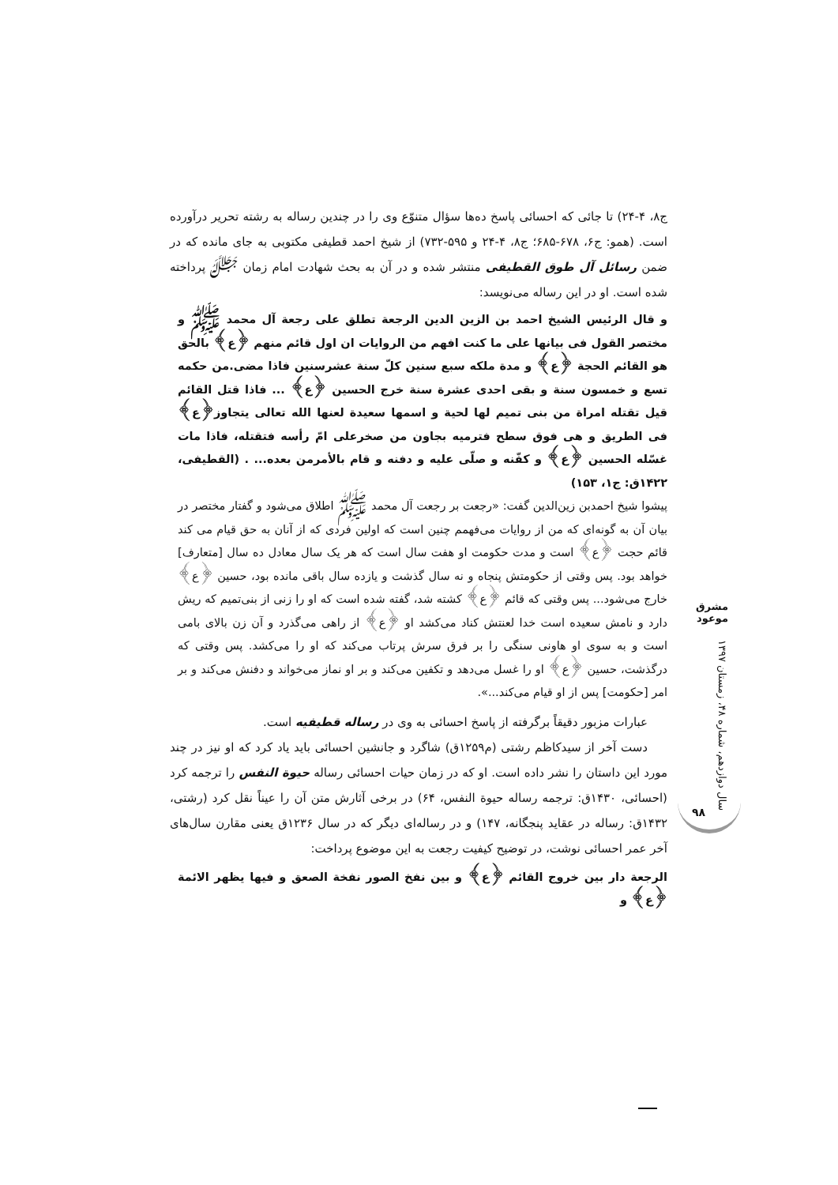ج۸، ۴-۲۴) تا جائی که احسائی پاسخ ده‌ها سؤال متنوّع وی را در چندین رساله به رشته تحریر درآورده است. (همو: ج۶، ۶۷۸-۶۸۵؛ ج۸، ۴-۲۴ و ۵۹۵-۷۳۲) از شیخ احمد قطیفی مکتوبی به جای مانده که در ضمن رسائل آل طوق القطیفی منتشر شده و در آن به بحث شهادت امام زمان ﷻ پرداخته شده است. او در این رساله می‌نویسد:
و قال الرئیس الشیخ احمد بن الزین الدین الرجعة تطلق علی رجعة آل محمد ﷺ و مختصر القول فی بیانها علی ما کنت افهم من الروایات ان اول قائم منهم ﴿ع﴾ بالحق هو القائم الحجة ﴿ع﴾ و مدة ملکه سبع سنین کلّ سنة عشرسنین فاذا مضی.من حکمه تسع و خمسون سنة و بقی احدی عشرة سنة خرج الحسین ﴿ع﴾ ... فاذا قتل القائم قیل تقتله امراة من بنی تمیم لها لحیة و اسمها سعیدة لعنها الله تعالی یتجاوز﴿ع﴾ فی الطریق و هی فوق سطح فترمیه بجاون من صخرعلی امّ رأسه فتقتله، فاذا مات غسّله الحسین ﴿ع﴾ و کفّنه و صلّی علیه و دفنه و قام بالأمرمن بعده... . (القطیفی، ۱۴۲۲ق: ج۱، ۱۵۳)
پیشوا شیخ احمدبن زین‌الدین گفت: «رجعت بر رجعت آل محمد ﷺ اطلاق می‌شود و گفتار مختصر در بیان آن به گونه‌ای که من از روایات می‌فهمم چنین است که اولین فردی که از آنان به حق قیام می کند قائم حجت ﴿ع﴾ است و مدت حکومت او هفت سال است که هر یک سال معادل ده سال [متعارف] خواهد بود. پس وقتی از حکومتش پنجاه و نه سال گذشت و یازده سال باقی مانده بود، حسین ﴿ع﴾ خارج می‌شود... پس وقتی که قائم ﴿ع﴾ کشته شد، گفته شده است که او را زنی از بنی‌تمیم که ریش دارد و نامش سعیده است خدا لعنتش کناد می‌کشد او ﴿ع﴾ از راهی می‌گذرد و آن زن بالای بامی است و به سوی او هاونی سنگی را بر فرق سرش پرتاب می‌کند که او را می‌کشد. پس وقتی که درگذشت، حسین ﴿ع﴾ او را غسل می‌دهد و تکفین می‌کند و بر او نماز می‌خواند و دفنش می‌کند و بر امر [حکومت] پس از او قیام می‌کند...».
عبارات مزبور دقیقاً برگرفته از پاسخ احسائی به وی در رساله قطیفیه است.
دست آخر از سیدکاظم رشتی (م۱۲۵۹ق) شاگرد و جانشین احسائی باید یاد کرد که او نیز در چند مورد این داستان را نشر داده است. او که در زمان حیات احسائی رساله حیوة النفس را ترجمه کرد (احسائی، ۱۴۳۰ق: ترجمه رساله حیوة النفس، ۶۴) در برخی آثارش متن آن را عیناً نقل کرد (رشتی، ۱۴۳۲ق: رساله در عقاید پنجگانه، ۱۴۷) و در رساله‌ای دیگر که در سال ۱۲۳۶ق یعنی مقارن سال‌های آخر عمر احسائی نوشت، در توضیح کیفیت رجعت به این موضوع پرداخت:
الرجعة دار بین خروج القائم ﴿ع﴾ و بین نفخ الصور نفخة الصعق و فیها یظهر الائمة ﴿ع﴾ و
مشرق موعود
سال دوازدهم، شماره ۴۸، زمستان ۱۳۹۷
۹۸